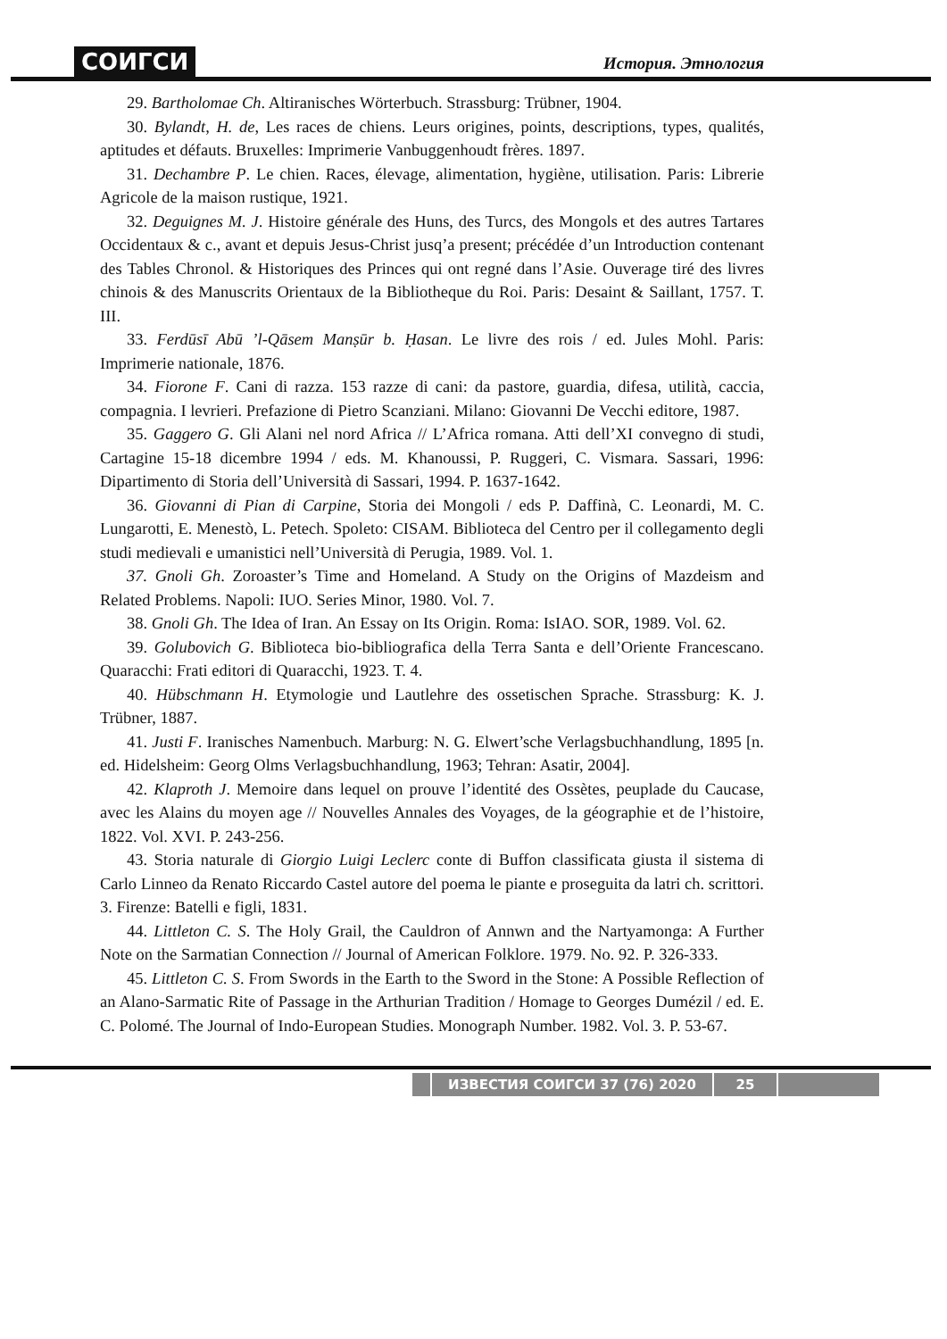СОИГСИ История. Этнология
29. Bartholomae Ch. Altiranisches Wörterbuch. Strassburg: Trübner, 1904.
30. Bylandt, H. de, Les races de chiens. Leurs origines, points, descriptions, types, qualités, aptitudes et défauts. Bruxelles: Imprimerie Vanbuggenhoudt frères. 1897.
31. Dechambre P. Le chien. Races, élevage, alimentation, hygiène, utilisation. Paris: Librerie Agricole de la maison rustique, 1921.
32. Deguignes M. J. Histoire générale des Huns, des Turcs, des Mongols et des autres Tartares Occidentaux & c., avant et depuis Jesus-Christ jusq’a present; précédée d’un Introduction contenant des Tables Chronol. & Historiques des Princes qui ont regné dans l’Asie. Ouverage tiré des livres chinois & des Manuscrits Orientaux de la Bibliotheque du Roi. Paris: Desaint & Saillant, 1757. T. III.
33. Ferdūsī Abū ’l-Qāsem Manṣūr b. Ḥasan. Le livre des rois / ed. Jules Mohl. Paris: Imprimerie nationale, 1876.
34. Fiorone F. Cani di razza. 153 razze di cani: da pastore, guardia, difesa, utilità, caccia, compagnia. I levrieri. Prefazione di Pietro Scanziani. Milano: Giovanni De Vecchi editore, 1987.
35. Gaggero G. Gli Alani nel nord Africa // L’Africa romana. Atti dell’XI convegno di studi, Cartagine 15-18 dicembre 1994 / eds. M. Khanoussi, P. Ruggeri, C. Vismara. Sassari, 1996: Dipartimento di Storia dell’Università di Sassari, 1994. P. 1637-1642.
36. Giovanni di Pian di Carpine, Storia dei Mongoli / eds P. Daffinà, C. Leonardi, M. C. Lungarotti, E. Menestò, L. Petech. Spoleto: CISAM. Biblioteca del Centro per il collegamento degli studi medievali e umanistici nell’Università di Perugia, 1989. Vol. 1.
37. Gnoli Gh. Zoroaster’s Time and Homeland. A Study on the Origins of Mazdeism and Related Problems. Napoli: IUO. Series Minor, 1980. Vol. 7.
38. Gnoli Gh. The Idea of Iran. An Essay on Its Origin. Roma: IsIAO. SOR, 1989. Vol. 62.
39. Golubovich G. Biblioteca bio-bibliografica della Terra Santa e dell’Oriente Francescano. Quaracchi: Frati editori di Quaracchi, 1923. T. 4.
40. Hübschmann H. Etymologie und Lautlehre des ossetischen Sprache. Strassburg: K. J. Trübner, 1887.
41. Justi F. Iranisches Namenbuch. Marburg: N. G. Elwert’sche Verlagsbuchhandlung, 1895 [n. ed. Hidelsheim: Georg Olms Verlagsbuchhandlung, 1963; Tehran: Asatir, 2004].
42. Klaproth J. Memoire dans lequel on prouve l’identité des Ossètes, peuplade du Caucase, avec les Alains du moyen age // Nouvelles Annales des Voyages, de la géographie et de l’histoire, 1822. Vol. XVI. P. 243-256.
43. Storia naturale di Giorgio Luigi Leclerc conte di Buffon classificata giusta il sistema di Carlo Linneo da Renato Riccardo Castel autore del poema le piante e proseguita da latri ch. scrittori. 3. Firenze: Batelli e figli, 1831.
44. Littleton C. S. The Holy Grail, the Cauldron of Annwn and the Nartyamonga: A Further Note on the Sarmatian Connection // Journal of American Folklore. 1979. No. 92. P. 326-333.
45. Littleton C. S. From Swords in the Earth to the Sword in the Stone: A Possible Reflection of an Alano-Sarmatic Rite of Passage in the Arthurian Tradition / Homage to Georges Dumézil / ed. E. C. Polomé. The Journal of Indo-European Studies. Monograph Number. 1982. Vol. 3. P. 53-67.
ИЗВЕСТИЯ СОИГСИ 37 (76) 2020 25